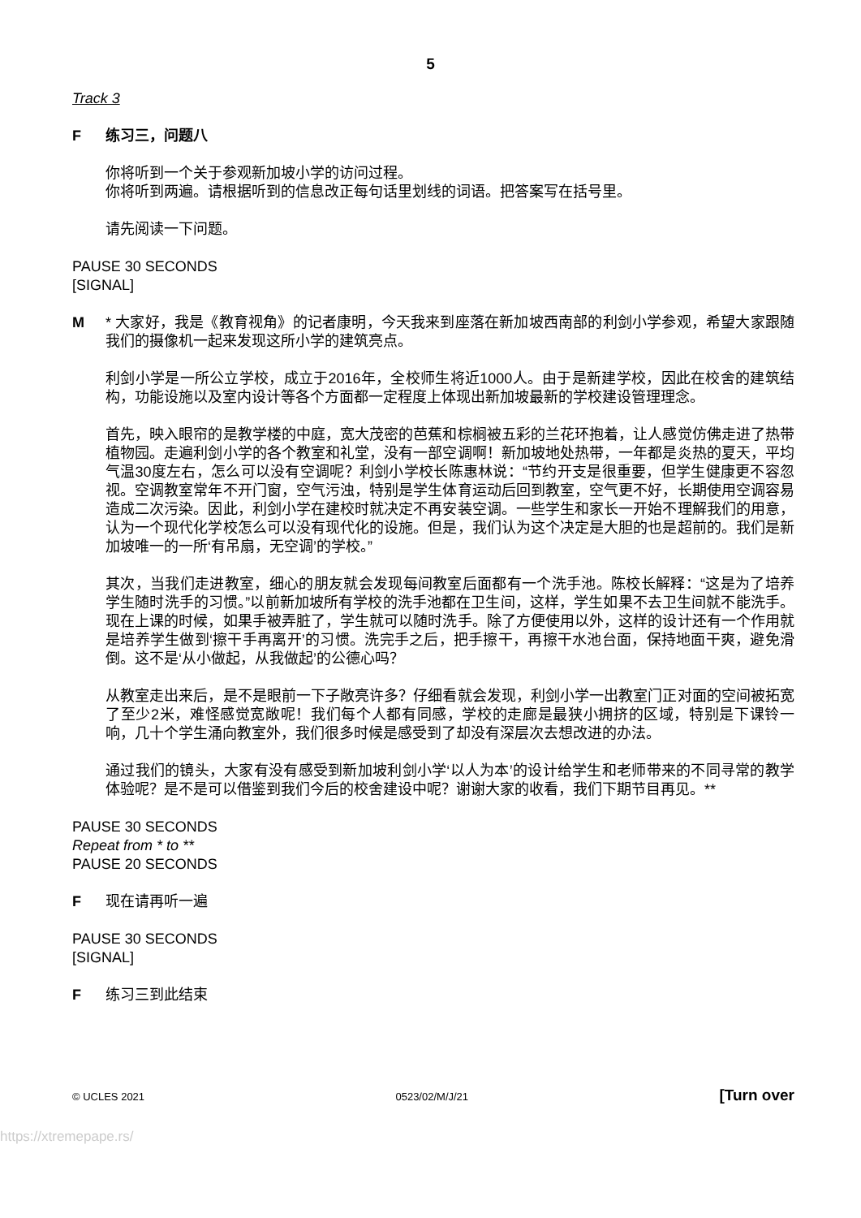5
Track 3
F练习三，问题八
你将听到一个关于参观新加坡小学的访问过程。
你将听到两遍。请根据听到的信息改正每句话里划线的词语。把答案写在括号里。
请先阅读一下问题。
PAUSE 30 SECONDS
[SIGNAL]
M * 大家好，我是《教育视角》的记者康明，今天我来到座落在新加坡西南部的利剑小学参观，希望大家跟随我们的摄像机一起来发现这所小学的建筑亮点。
利剑小学是一所公立学校，成立于2016年，全校师生将近1000人。由于是新建学校，因此在校舍的建筑结构，功能设施以及室内设计等各个方面都一定程度上体现出新加坡最新的学校建设管理理念。
首先，映入眼帘的是教学楼的中庭，宽大茂密的芭蕉和棕榈被五彩的兰花环抱着，让人感觉仿佛走进了热带植物园。走遍利剑小学的各个教室和礼堂，没有一部空调啊！新加坡地处热带，一年都是炎热的夏天，平均气温30度左右，怎么可以没有空调呢？利剑小学校长陈惠林说：“节约开支是很重要，但学生健康更不容忽视。空调教室常年不开门窗，空气污浊，特别是学生体育运动后回到教室，空气更不好，长期使用空调容易造成二次污染。因此，利剑小学在建校时就决定不再安装空调。一些学生和家长一开始不理解我们的用意，认为一个现代化学校怎么可以没有现代化的设施。但是，我们认为这个决定是大胆的也是超前的。我们是新加坡唯一的一所‘有吊扇，无空调’的学校。”
其次，当我们走进教室，细心的朋友就会发现每间教室后面都有一个洗手池。陈校长解释：“这是为了培养学生随时洗手的习惯。”以前新加坡所有学校的洗手池都在卫生间，这样，学生如果不去卫生间就不能洗手。现在上课的时候，如果手被弄脏了，学生就可以随时洗手。除了方便使用以外，这样的设计还有一个作用就是培养学生做到‘擦干手再离开’的习惯。洗完手之后，把手擦干，再擦干水池台面，保持地面干爽，避免滑倒。这不是‘从小做起，从我做起’的公德心吗？
从教室走出来后，是不是眼前一下子敞亮许多？仔细看就会发现，利剑小学一出教室门正对面的空间被拓宽了至少2米，难怪感觉宽敞呢！我们每个人都有同感，学校的走廊是最狭小拥挤的区域，特别是下课铃一响，几十个学生涌向教室外，我们很多时候是感受到了却没有深层次去想改进的办法。
通过我们的镜头，大家有没有感受到新加坡利剑小学‘以人为本’的设计给学生和老师带来的不同寻常的教学体验呢？是不是可以借鉴到我们今后的校舍建设中呢？谢谢大家的收看，我们下期节目再见。**
PAUSE 30 SECONDS
Repeat from * to **
PAUSE 20 SECONDS
F现在请再听一遍
PAUSE 30 SECONDS
[SIGNAL]
F练习三到此结束
© UCLES 2021 0523/02/M/J/21 [Turn over
https://xtremepape.rs/